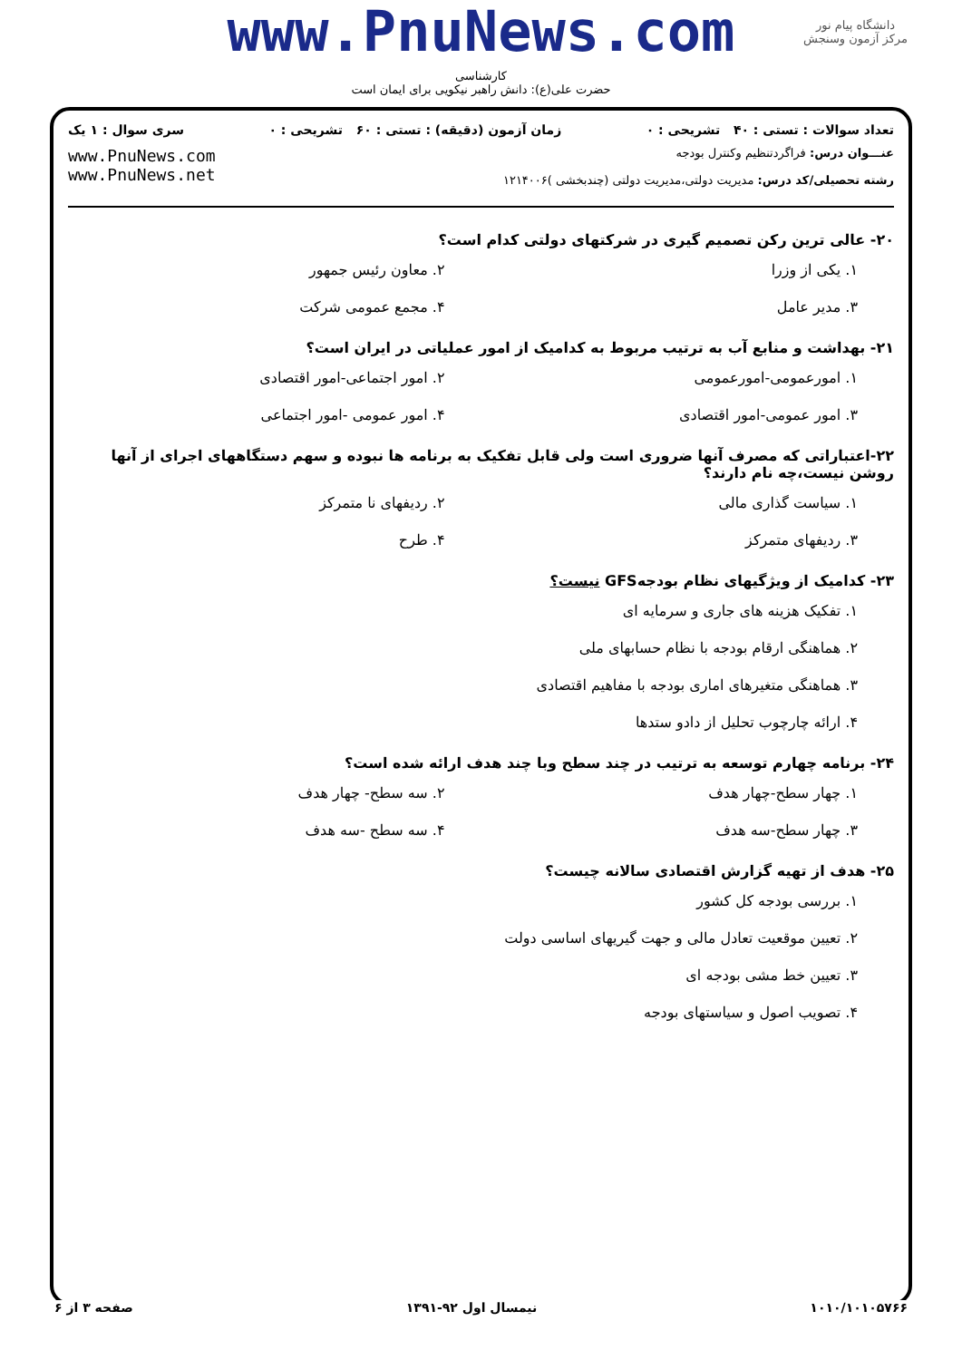www.PnuNews.com
کارشناسی
حضرت علی(ع): دانش راهبر نیکویی برای ایمان است
دانشگاه پیام نور
مرکز آزمون وسنجش
تعداد سوالات : تستی : ۴۰ تشریحی : ۰ زمان آزمون (دقیقه) : تستی : ۶۰ تشریحی : ۰ سری سوال : ۱ یک
عنـــوان درس: فراگردتنظیم وکنترل بودجه
رشته تحصیلی/کد درس: مدیریت دولتی،مدیریت دولتی (چندبخشی )۱۲۱۴۰۰۶
www.PnuNews.com
www.PnuNews.net
۲۰- عالی ترین رکن تصمیم گیری در شرکتهای دولتی کدام است؟
۱. یکی از وزرا ۲. معاون رئیس جمهور
۳. مدیر عامل ۴. مجمع عمومی شرکت
۲۱- بهداشت و منابع آب به ترتیب مربوط به کدامیک از امور عملیاتی در ایران است؟
۱. امورعمومی-امورعمومی ۲. امور اجتماعی-امور اقتصادی
۳. امور عمومی-امور اقتصادی ۴. امور عمومی -امور اجتماعی
۲۲-اعتباراتی که مصرف آنها ضروری است ولی قابل تفکیک به برنامه ها نبوده و سهم دستگاههای اجرای از آنها روشن نیست،چه نام دارند؟
۱. سیاست گذاری مالی ۲. ردیفهای نا متمرکز
۳. ردیفهای متمرکز ۴. طرح
۲۳- کدامیک از ویژگیهای نظام بودجهGFS نیست؟
۱. تفکیک هزینه های جاری و سرمایه ای
۲. هماهنگی ارقام بودجه با نظام حسابهای ملی
۳. هماهنگی متغیرهای اماری بودجه با مفاهیم اقتصادی
۴. ارائه چارچوب تحلیل از دادو ستدها
۲۴- برنامه چهارم توسعه به ترتیب در چند سطح وبا چند هدف ارائه شده است؟
۱. چهار سطح-چهار هدف ۲. سه سطح- چهار هدف
۳. چهار سطح-سه هدف ۴. سه سطح -سه هدف
۲۵- هدف از تهیه گزارش اقتصادی سالانه چیست؟
۱. بررسی بودجه کل کشور
۲. تعیین موقعیت تعادل مالی و جهت گیریهای اساسی دولت
۳. تعیین خط مشی بودجه ای
۴. تصویب اصول و سیاستهای بودجه
۱۰۱۰/۱۰۱۰۵۷۶۶ نیمسال اول ۹۲-۱۳۹۱ صفحه ۳ از ۶